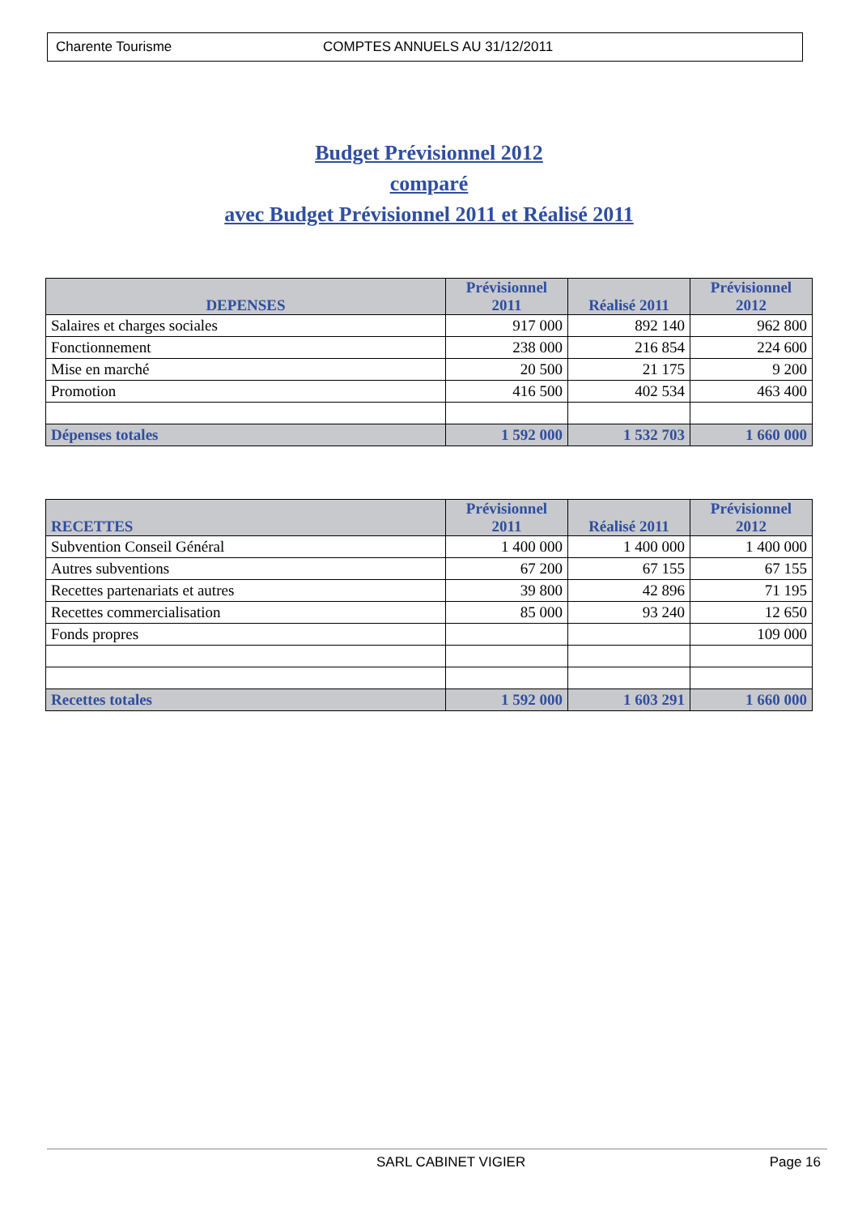Charente Tourisme COMPTES ANNUELS AU 31/12/2011
Budget Prévisionnel 2012
comparé
avec Budget Prévisionnel 2011 et Réalisé 2011
| DEPENSES | Prévisionnel 2011 | Réalisé 2011 | Prévisionnel 2012 |
| --- | --- | --- | --- |
| Salaires et charges sociales | 917 000 | 892 140 | 962 800 |
| Fonctionnement | 238 000 | 216 854 | 224 600 |
| Mise en marché | 20 500 | 21 175 | 9 200 |
| Promotion | 416 500 | 402 534 | 463 400 |
| Dépenses totales | 1 592 000 | 1 532 703 | 1 660 000 |
| RECETTES | Prévisionnel 2011 | Réalisé 2011 | Prévisionnel 2012 |
| --- | --- | --- | --- |
| Subvention Conseil Général | 1 400 000 | 1 400 000 | 1 400 000 |
| Autres subventions | 67 200 | 67 155 | 67 155 |
| Recettes partenariats et autres | 39 800 | 42 896 | 71 195 |
| Recettes commercialisation | 85 000 | 93 240 | 12 650 |
| Fonds propres | | | 109 000 |
| Recettes totales | 1 592 000 | 1 603 291 | 1 660 000 |
SARL CABINET VIGIER Page 16